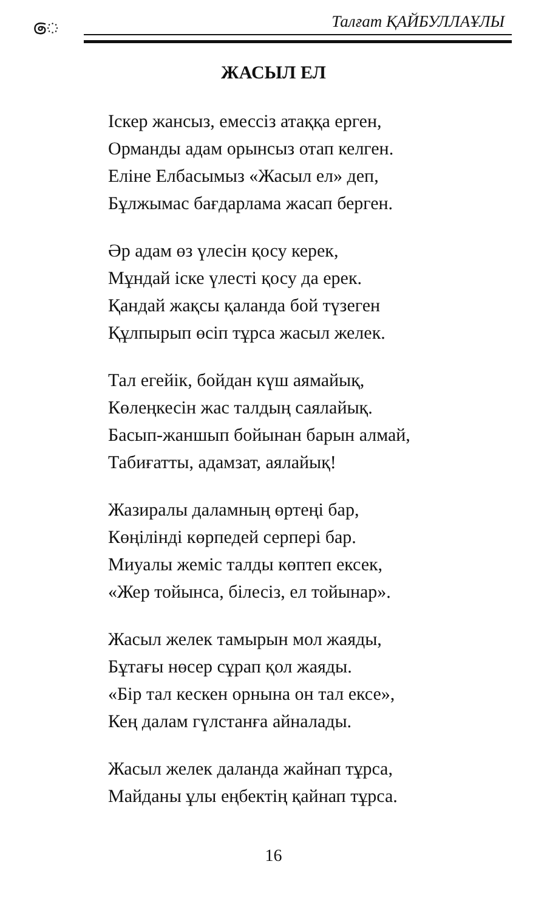ෙ Талғат ҚАЙБУЛЛАҰЛЫ
ЖАСЫЛ ЕЛ
Іскер жансыз, емессіз атаққа ерген,
Орманды адам орынсыз отап келген.
Еліне Елбасымыз «Жасыл ел» деп,
Бұлжымас бағдарлама жасап берген.
Әр адам өз үлесін қосу керек,
Мұндай іске үлесті қосу да ерек.
Қандай жақсы қаланда бой түзеген
Құлпырып өсіп тұрса жасыл желек.
Тал егейік, бойдан күш аямайық,
Көлеңкесін жас талдың саялайық.
Басып-жаншып бойынан барын алмай,
Табиғатты, адамзат, аялайық!
Жазиралы даламның өртеңі бар,
Көңілінді көрпедей серпері бар.
Миуалы жеміс талды көптеп ексек,
«Жер тойынса, білесіз, ел тойынар».
Жасыл желек тамырын мол жаяды,
Бұтағы нөсер сұрап қол жаяды.
«Бір тал кескен орнына он тал ексе»,
Кең далам гүлстанға айналады.
Жасыл желек даланда жайнап тұрса,
Майданы ұлы еңбектің қайнап тұрса.
16